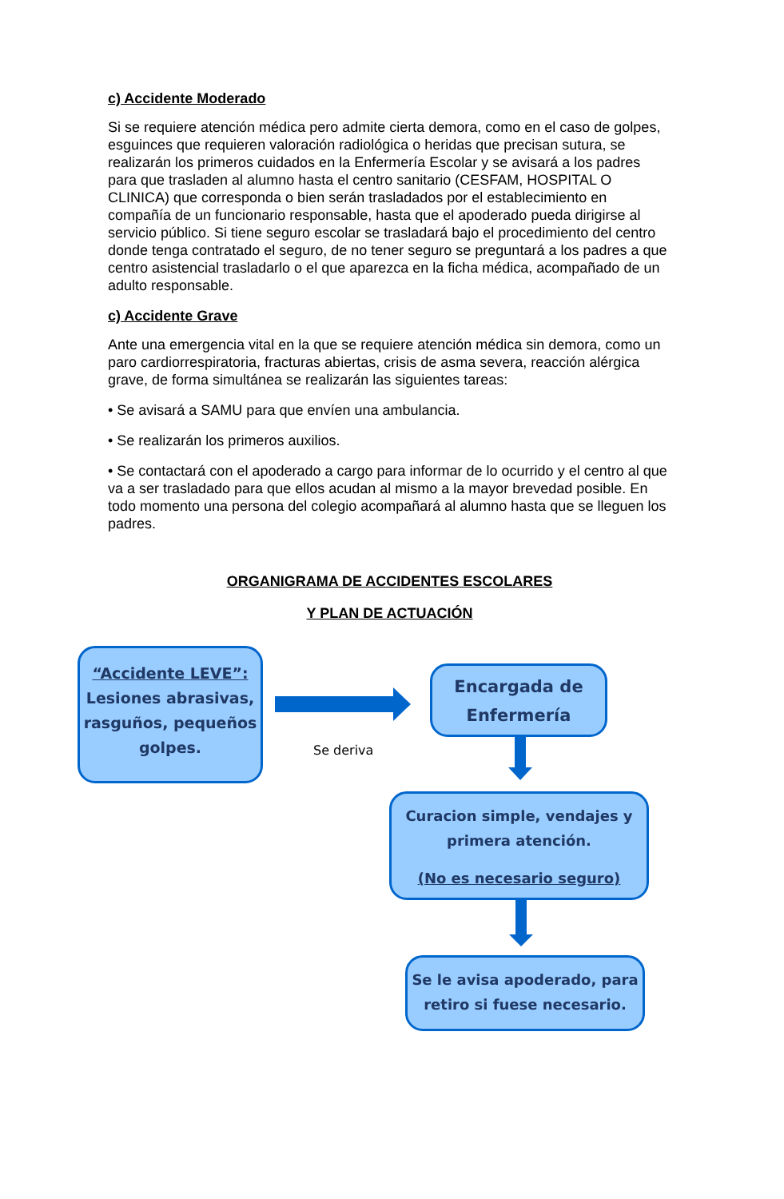c) Accidente Moderado
Si se requiere atención médica pero admite cierta demora, como en el caso de golpes, esguinces que requieren valoración radiológica o heridas que precisan sutura, se realizarán los primeros cuidados en la Enfermería Escolar y se avisará a los padres para que trasladen al alumno hasta el centro sanitario (CESFAM, HOSPITAL O CLINICA) que corresponda o bien serán trasladados por el establecimiento en compañía de un funcionario responsable, hasta que el apoderado pueda dirigirse al servicio público. Si tiene seguro escolar se trasladará bajo el procedimiento del centro donde tenga contratado el seguro, de no tener seguro se preguntará a los padres a que centro asistencial trasladarlo o el que aparezca en la ficha médica, acompañado de un adulto responsable.
c) Accidente Grave
Ante una emergencia vital en la que se requiere atención médica sin demora, como un paro cardiorrespiratoria, fracturas abiertas, crisis de asma severa, reacción alérgica grave, de forma simultánea se realizarán las siguientes tareas:
• Se avisará a SAMU para que envíen una ambulancia.
• Se realizarán los primeros auxilios.
• Se contactará con el apoderado a cargo para informar de lo ocurrido y el centro al que va a ser trasladado para que ellos acudan al mismo a la mayor brevedad posible. En todo momento una persona del colegio acompañará al alumno hasta que se lleguen los padres.
ORGANIGRAMA DE ACCIDENTES ESCOLARES
Y PLAN DE ACTUACIÓN
“Accidente LEVE”:
Lesiones abrasivas, rasguños, pequeños golpes.
Se deriva
Encargada de Enfermería
Curacion simple, vendajes y primera atención.
(No es necesario seguro)
Se le avisa apoderado, para retiro si fuese necesario.